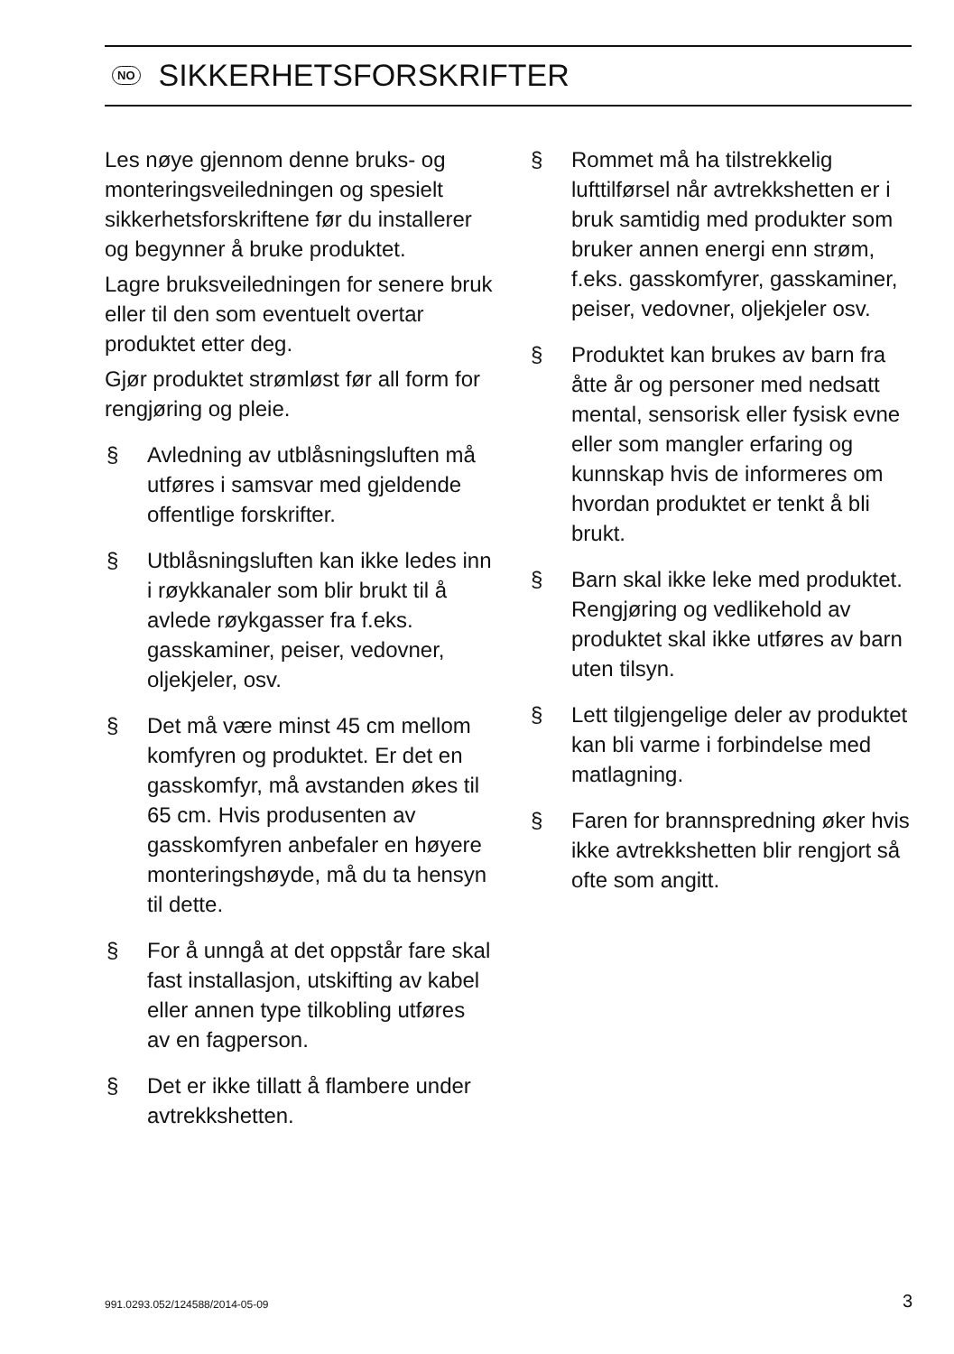NO SIKKERHETSFORSKRIFTER
Les nøye gjennom denne bruks- og monteringsveiledningen og spesielt sikkerhetsforskriftene før du installerer og begynner å bruke produktet.
Lagre bruksveiledningen for senere bruk eller til den som eventuelt overtar produktet etter deg.
Gjør produktet strømløst før all form for rengjøring og pleie.
§ Avledning av utblåsningsluften må utføres i samsvar med gjeldende offentlige forskrifter.
§ Utblåsningsluften kan ikke ledes inn i røykkanaler som blir brukt til å avlede røykgasser fra f.eks. gasskaminer, peiser, vedovner, oljekjeler, osv.
§ Det må være minst 45 cm mellom komfyren og produktet. Er det en gasskomfyr, må avstanden økes til 65 cm. Hvis produsenten av gasskomfyren anbefaler en høyere monteringshøyde, må du ta hensyn til dette.
§ For å unngå at det oppstår fare skal fast installasjon, utskifting av kabel eller annen type tilkobling utføres av en fagperson.
§ Det er ikke tillatt å flambere under avtrekkshetten.
§ Rommet må ha tilstrekkelig lufttilførsel når avtrekkshetten er i bruk samtidig med produkter som bruker annen energi enn strøm, f.eks. gasskomfyrer, gasskaminer, peiser, vedovner, oljekjeler osv.
§ Produktet kan brukes av barn fra åtte år og personer med nedsatt mental, sensorisk eller fysisk evne eller som mangler erfaring og kunnskap hvis de informeres om hvordan produktet er tenkt å bli brukt.
§ Barn skal ikke leke med produktet. Rengjøring og vedlikehold av produktet skal ikke utføres av barn uten tilsyn.
§ Lett tilgjengelige deler av produktet kan bli varme i forbindelse med matlagning.
§ Faren for brannspredning øker hvis ikke avtrekkshetten blir rengjort så ofte som angitt.
991.0293.052/124588/2014-05-09 3